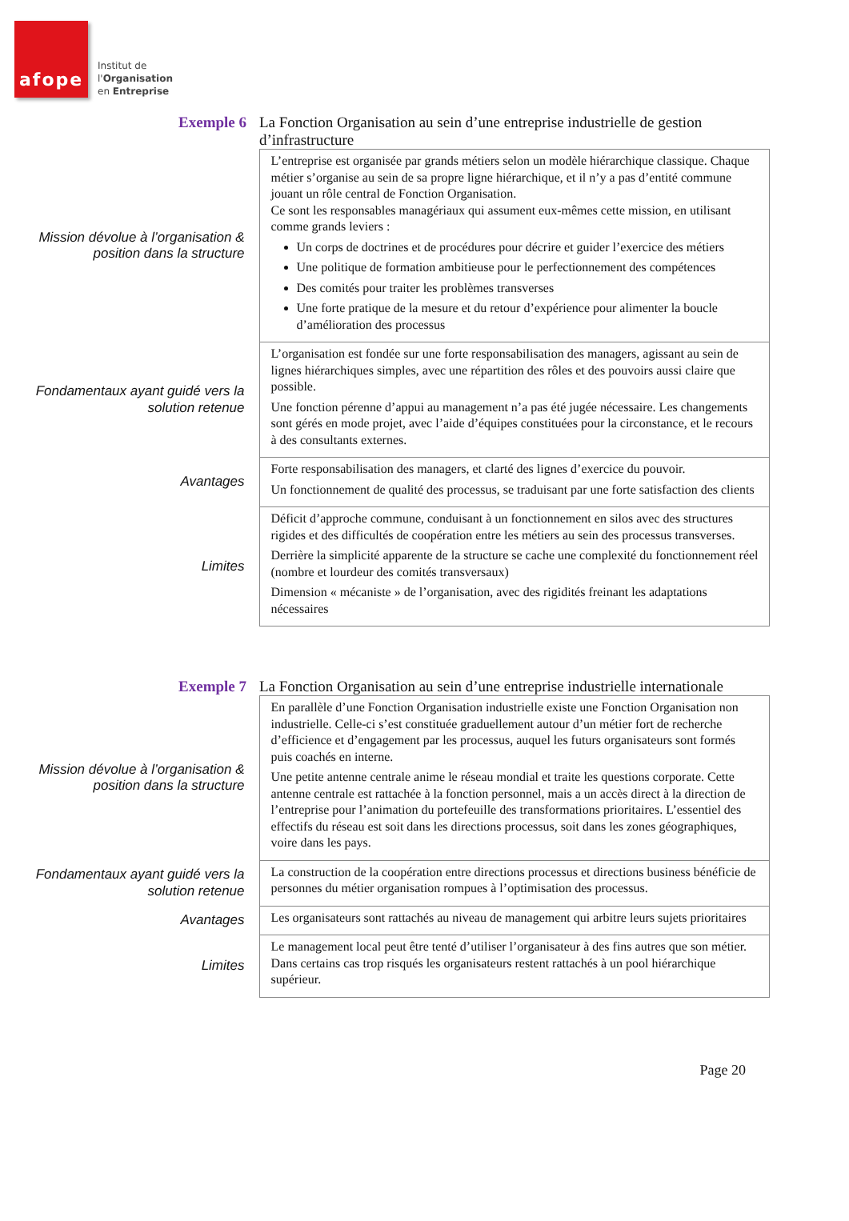afope
Institut de
l'Organisation
en Entreprise
Exemple 6
La Fonction Organisation au sein d’une entreprise industrielle de gestion d’infrastructure
| Mission dévolue à l’organisation & position dans la structure | L’entreprise est organisée par grands métiers selon un modèle hiérarchique classique. Chaque métier s’organise au sein de sa propre ligne hiérarchique, et il n’y a pas d’entité commune jouant un rôle central de Fonction Organisation. Ce sont les responsables managériaux qui assument eux-mêmes cette mission, en utilisant comme grands leviers : Un corps de doctrines et de procédures pour décrire et guider l’exercice des métiers Une politique de formation ambitieuse pour le perfectionnement des compétences Des comités pour traiter les problèmes transverses Une forte pratique de la mesure et du retour d’expérience pour alimenter la boucle d’amélioration des processus |
| Fondamentaux ayant guidé vers la solution retenue | L’organisation est fondée sur une forte responsabilisation des managers, agissant au sein de lignes hiérarchiques simples, avec une répartition des rôles et des pouvoirs aussi claire que possible. Une fonction pérenne d’appui au management n’a pas été jugée nécessaire. Les changements sont gérés en mode projet, avec l’aide d’équipes constituées pour la circonstance, et le recours à des consultants externes. |
| Avantages | Forte responsabilisation des managers, et clarté des lignes d’exercice du pouvoir. Un fonctionnement de qualité des processus, se traduisant par une forte satisfaction des clients |
| Limites | Déficit d’approche commune, conduisant à un fonctionnement en silos avec des structures rigides et des difficultés de coopération entre les métiers au sein des processus transverses. Derrière la simplicité apparente de la structure se cache une complexité du fonctionnement réel (nombre et lourdeur des comités transversaux) Dimension « mécaniste » de l’organisation, avec des rigidités freinant les adaptations nécessaires |
Exemple 7
La Fonction Organisation au sein d’une entreprise industrielle internationale
| Mission dévolue à l’organisation & position dans la structure | En parallèle d’une Fonction Organisation industrielle existe une Fonction Organisation non industrielle. Celle-ci s’est constituée graduellement autour d’un métier fort de recherche d’efficience et d’engagement par les processus, auquel les futurs organisateurs sont formés puis coachés en interne. Une petite antenne centrale anime le réseau mondial et traite les questions corporate. Cette antenne centrale est rattachée à la fonction personnel, mais a un accès direct à la direction de l’entreprise pour l’animation du portefeuille des transformations prioritaires. L’essentiel des effectifs du réseau est soit dans les directions processus, soit dans les zones géographiques, voire dans les pays. |
| Fondamentaux ayant guidé vers la solution retenue | La construction de la coopération entre directions processus et directions business bénéficie de personnes du métier organisation rompues à l’optimisation des processus. |
| Avantages | Les organisateurs sont rattachés au niveau de management qui arbitre leurs sujets prioritaires |
| Limites | Le management local peut être tenté d’utiliser l’organisateur à des fins autres que son métier. Dans certains cas trop risqués les organisateurs restent rattachés à un pool hiérarchique supérieur. |
Page 20